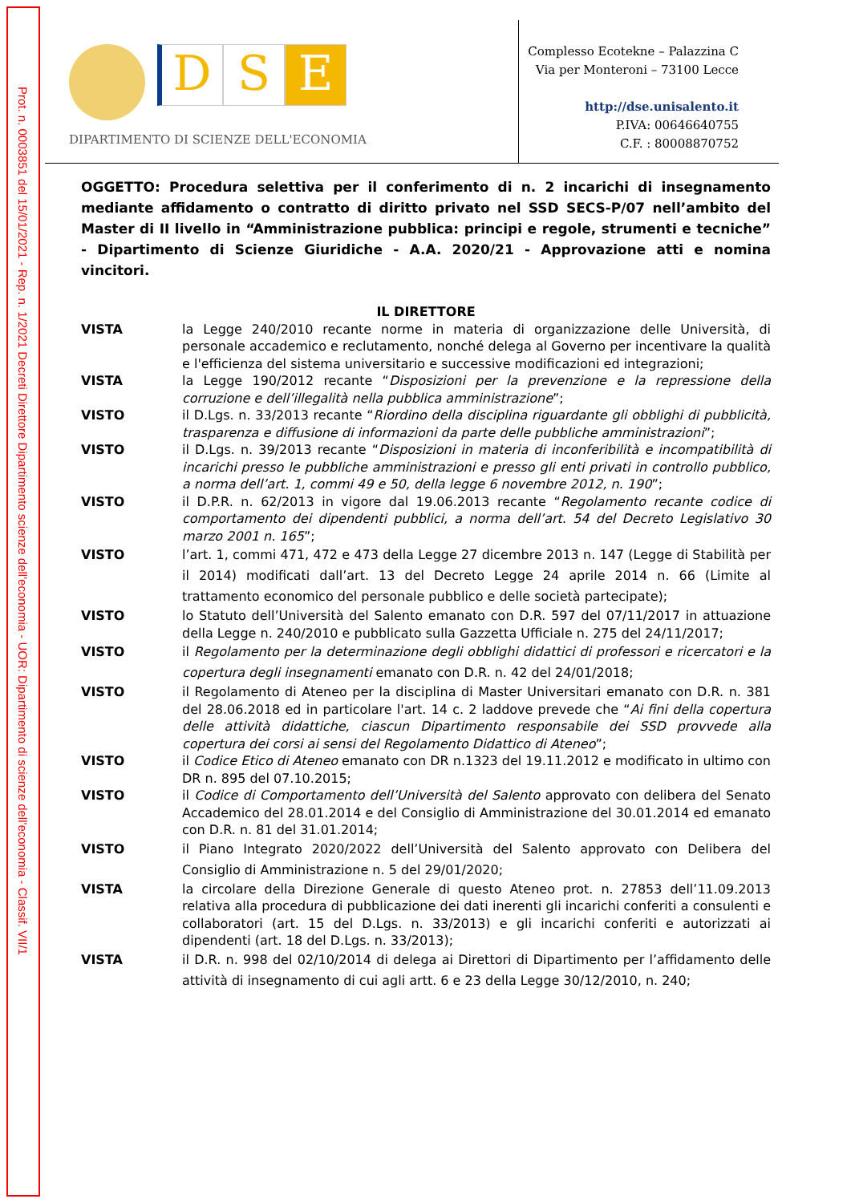Prot. n. 0003851 del 15/01/2021 - Rep. n. 1/2021 Decreti Direttore Dipartimento scienze dell'economia - UOR: Dipartimento di scienze dell'economia - Classif. VII/1
D S E
DIPARTIMENTO DI SCIENZE DELL'ECONOMIA
Complesso Ecotekne – Palazzina C
Via per Monteroni – 73100 Lecce
http://dse.unisalento.it
P.IVA: 00646640755
C.F. : 80008870752
OGGETTO: Procedura selettiva per il conferimento di n. 2 incarichi di insegnamento mediante affidamento o contratto di diritto privato nel SSD SECS-P/07 nell’ambito del Master di II livello in “Amministrazione pubblica: principi e regole, strumenti e tecniche” - Dipartimento di Scienze Giuridiche - A.A. 2020/21 - Approvazione atti e nomina vincitori.
IL DIRETTORE
VISTA la Legge 240/2010 recante norme in materia di organizzazione delle Università, di personale accademico e reclutamento, nonché delega al Governo per incentivare la qualità e l'efficienza del sistema universitario e successive modificazioni ed integrazioni;
VISTA la Legge 190/2012 recante “Disposizioni per la prevenzione e la repressione della corruzione e dell’illegalità nella pubblica amministrazione”;
VISTO il D.Lgs. n. 33/2013 recante “Riordino della disciplina riguardante gli obblighi di pubblicità, trasparenza e diffusione di informazioni da parte delle pubbliche amministrazioni”;
VISTO il D.Lgs. n. 39/2013 recante “Disposizioni in materia di inconferibilità e incompatibilità di incarichi presso le pubbliche amministrazioni e presso gli enti privati in controllo pubblico, a norma dell’art. 1, commi 49 e 50, della legge 6 novembre 2012, n. 190”;
VISTO il D.P.R. n. 62/2013 in vigore dal 19.06.2013 recante “Regolamento recante codice di comportamento dei dipendenti pubblici, a norma dell’art. 54 del Decreto Legislativo 30 marzo 2001 n. 165”;
VISTO l’art. 1, commi 471, 472 e 473 della Legge 27 dicembre 2013 n. 147 (Legge di Stabilità per il 2014) modificati dall’art. 13 del Decreto Legge 24 aprile 2014 n. 66 (Limite al trattamento economico del personale pubblico e delle società partecipate);
VISTO lo Statuto dell’Università del Salento emanato con D.R. 597 del 07/11/2017 in attuazione della Legge n. 240/2010 e pubblicato sulla Gazzetta Ufficiale n. 275 del 24/11/2017;
VISTO il Regolamento per la determinazione degli obblighi didattici di professori e ricercatori e la copertura degli insegnamenti emanato con D.R. n. 42 del 24/01/2018;
VISTO il Regolamento di Ateneo per la disciplina di Master Universitari emanato con D.R. n. 381 del 28.06.2018 ed in particolare l'art. 14 c. 2 laddove prevede che “Ai fini della copertura delle attività didattiche, ciascun Dipartimento responsabile dei SSD provvede alla copertura dei corsi ai sensi del Regolamento Didattico di Ateneo”;
VISTO il Codice Etico di Ateneo emanato con DR n.1323 del 19.11.2012 e modificato in ultimo con DR n. 895 del 07.10.2015;
VISTO il Codice di Comportamento dell’Università del Salento approvato con delibera del Senato Accademico del 28.01.2014 e del Consiglio di Amministrazione del 30.01.2014 ed emanato con D.R. n. 81 del 31.01.2014;
VISTO il Piano Integrato 2020/2022 dell’Università del Salento approvato con Delibera del Consiglio di Amministrazione n. 5 del 29/01/2020;
VISTA la circolare della Direzione Generale di questo Ateneo prot. n. 27853 dell’11.09.2013 relativa alla procedura di pubblicazione dei dati inerenti gli incarichi conferiti a consulenti e collaboratori (art. 15 del D.Lgs. n. 33/2013) e gli incarichi conferiti e autorizzati ai dipendenti (art. 18 del D.Lgs. n. 33/2013);
VISTA il D.R. n. 998 del 02/10/2014 di delega ai Direttori di Dipartimento per l’affidamento delle attività di insegnamento di cui agli artt. 6 e 23 della Legge 30/12/2010, n. 240;